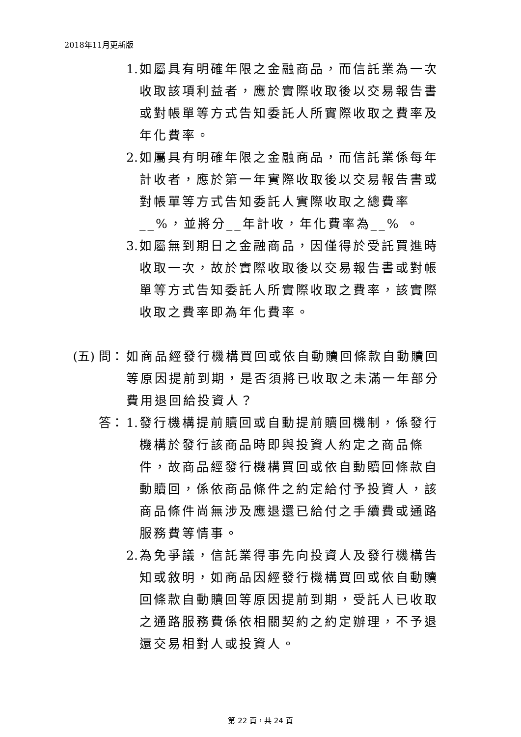2018年11月更新版
1. 如屬具有明確年限之金融商品，而信託業為一次收取該項利益者，應於實際收取後以交易報告書或對帳單等方式告知委託人所實際收取之費率及年化費率。
2. 如屬具有明確年限之金融商品，而信託業係每年計收者，應於第一年實際收取後以交易報告書或對帳單等方式告知委託人實際收取之總費率__%，並將分__年計收，年化費率為__% 。
3. 如屬無到期日之金融商品，因僅得於受託買進時收取一次，故於實際收取後以交易報告書或對帳單等方式告知委託人所實際收取之費率，該實際收取之費率即為年化費率。
(五) 問： 如商品經發行機構買回或依自動贖回條款自動贖回等原因提前到期，是否須將已收取之未滿一年部分費用退回給投資人？
答： 1. 發行機構提前贖回或自動提前贖回機制，係發行機構於發行該商品時即與投資人約定之商品條件，故商品經發行機構買回或依自動贖回條款自動贖回，係依商品條件之約定給付予投資人，該商品條件尚無涉及應退還已給付之手續費或通路服務費等情事。
2. 為免爭議，信託業得事先向投資人及發行機構告知或敘明，如商品因經發行機構買回或依自動贖回條款自動贖回等原因提前到期，受託人已收取之通路服務費係依相關契約之約定辦理，不予退還交易相對人或投資人。
第 22 頁，共 24 頁